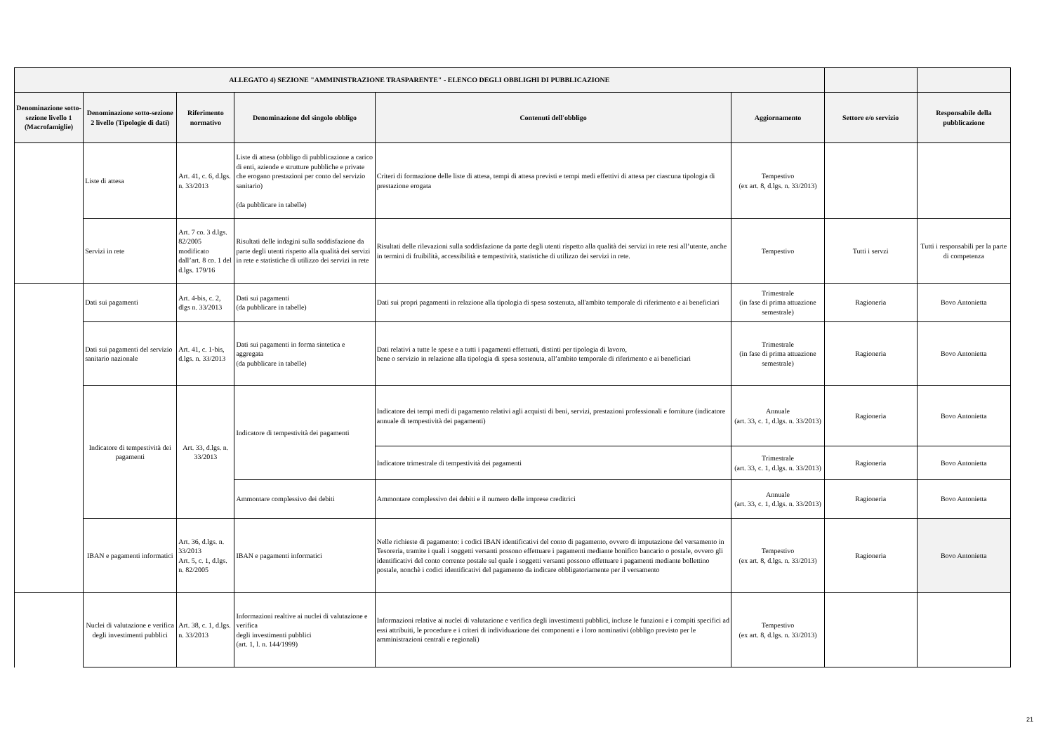| ALLEGATO 4) SEZIONE "AMMINISTRAZIONE TRASPARENTE" - ELENCO DEGLI OBBLIGHI DI PUBBLICAZIONE | | | | | | | |
| --- | --- | --- | --- | --- | --- | --- | --- |
| Denominazione sotto-sezione livello 1 (Macrofamiglie) | Denominazione sotto-sezione 2 livello (Tipologie di dati) | Riferimento normativo | Denominazione del singolo obbligo | Contenuti dell'obbligo | Aggiornamento | Settore e/o servizio | Responsabile della pubblicazione |
| | Liste di attesa | Art. 41, c. 6, d.lgs. n. 33/2013 | Liste di attesa (obbligo di pubblicazione a carico di enti, aziende e strutture pubbliche e private che erogano prestazioni per conto del servizio sanitario) (da pubblicare in tabelle) | Criteri di formazione delle liste di attesa, tempi di attesa previsti e tempi medi effettivi di attesa per ciascuna tipologia di prestazione erogata | Tempestivo (ex art. 8, d.lgs. n. 33/2013) | | |
| | Servizi in rete | Art. 7 co. 3 d.lgs. 82/2005 modificato dall’art. 8 co. 1 del d.lgs. 179/16 | Risultati delle indagini sulla soddisfazione da parte degli utenti rispetto alla qualità dei servizi in rete e statistiche di utilizzo dei servizi in rete | Risultati delle rilevazioni sulla soddisfazione da parte degli utenti rispetto alla qualità dei servizi in rete resi all’utente, anche in termini di fruibilità, accessibilità e tempestività, statistiche di utilizzo dei servizi in rete. | Tempestivo | Tutti i servzi | Tutti i responsabili per la parte di competenza |
| | Dati sui pagamenti | Art. 4-bis, c. 2, dlgs n. 33/2013 | Dati sui pagamenti (da pubblicare in tabelle) | Dati sui propri pagamenti in relazione alla tipologia di spesa sostenuta, all'ambito temporale di riferimento e ai beneficiari | Trimestrale (in fase di prima attuazione semestrale) | Ragioneria | Bovo Antonietta |
| | Dati sui pagamenti del servizio sanitario nazionale | Art. 41, c. 1-bis, d.lgs. n. 33/2013 | Dati sui pagamenti in forma sintetica e aggregata (da pubblicare in tabelle) | Dati relativi a tutte le spese e a tutti i pagamenti effettuati, distinti per tipologia di lavoro, bene o servizio in relazione alla tipologia di spesa sostenuta, all’ambito temporale di riferimento e ai beneficiari | Trimestrale (in fase di prima attuazione semestrale) | Ragioneria | Bovo Antonietta |
| | Indicatore di tempestività dei pagamenti | Art. 33, d.lgs. n. 33/2013 | Indicatore di tempestività dei pagamenti | Indicatore dei tempi medi di pagamento relativi agli acquisti di beni, servizi, prestazioni professionali e forniture (indicatore annuale di tempestività dei pagamenti) | Annuale (art. 33, c. 1, d.lgs. n. 33/2013) | Ragioneria | Bovo Antonietta |
| | | | | Indicatore trimestrale di tempestività dei pagamenti | Trimestrale (art. 33, c. 1, d.lgs. n. 33/2013) | Ragioneria | Bovo Antonietta |
| | | | Ammontare complessivo dei debiti | Ammontare complessivo dei debiti e il numero delle imprese creditrici | Annuale (art. 33, c. 1, d.lgs. n. 33/2013) | Ragioneria | Bovo Antonietta |
| | IBAN e pagamenti informatici | Art. 36, d.lgs. n. 33/2013 Art. 5, c. 1, d.lgs. n. 82/2005 | IBAN e pagamenti informatici | Nelle richieste di pagamento: i codici IBAN identificativi del conto di pagamento, ovvero di imputazione del versamento in Tesoreria, tramite i quali i soggetti versanti possono effettuare i pagamenti mediante bonifico bancario o postale, ovvero gli identificativi del conto corrente postale sul quale i soggetti versanti possono effettuare i pagamenti mediante bollettino postale, nonchè i codici identificativi del pagamento da indicare obbligatoriamente per il versamento | Tempestivo (ex art. 8, d.lgs. n. 33/2013) | Ragioneria | Bovo Antonietta |
| | Nuclei di valutazione e verifica degli investimenti pubblici | Art. 38, c. 1, d.lgs. n. 33/2013 | Informazioni realtive ai nuclei di valutazione e verifica degli investimenti pubblici (art. 1, l. n. 144/1999) | Informazioni relative ai nuclei di valutazione e verifica degli investimenti pubblici, incluse le funzioni e i compiti specifici ad essi attribuiti, le procedure e i criteri di individuazione dei componenti e i loro nominativi (obbligo previsto per le amministrazioni centrali e regionali) | Tempestivo (ex art. 8, d.lgs. n. 33/2013) | | |
21